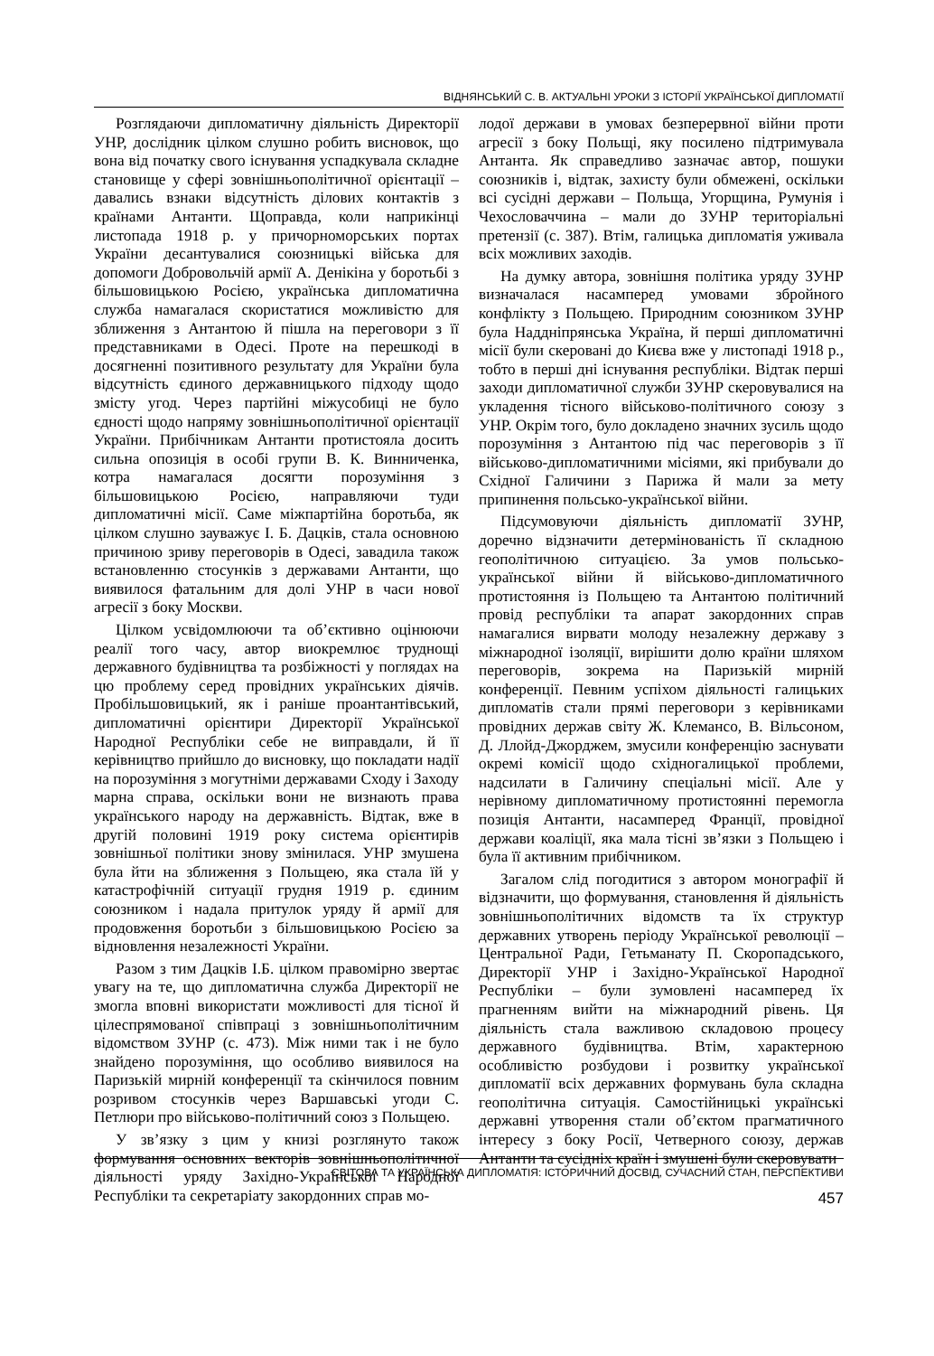ВІДНЯНСЬКИЙ С. В. АКТУАЛЬНІ УРОКИ З ІСТОРІЇ УКРАЇНСЬКОЇ ДИПЛОМАТІЇ
Розглядаючи дипломатичну діяльність Директорії УНР, дослідник цілком слушно робить висновок, що вона від початку свого існування успадкувала складне становище у сфері зовнішньополітичної орієнтації – давались взнаки відсутність ділових контактів з країнами Антанти. Щоправда, коли наприкінці листопада 1918 р. у причорноморських портах України десантувалися союзницькі війська для допомоги Добровольчій армії А. Денікіна у боротьбі з більшовицькою Росією, українська дипломатична служба намагалася скористатися можливістю для зближення з Антантою й пішла на переговори з її представниками в Одесі. Проте на перешкоді в досягненні позитивного результату для України була відсутність єдиного державницького підходу щодо змісту угод. Через партійні міжусобиці не було єдності щодо напряму зовнішньополітичної орієнтації України. Прибічникам Антанти протистояла досить сильна опозиція в особі групи В. К. Винниченка, котра намагалася досягти порозуміння з більшовицькою Росією, направляючи туди дипломатичні місії. Саме міжпартійна боротьба, як цілком слушно зауважує І. Б. Дацків, стала основною причиною зриву переговорів в Одесі, завадила також встановленню стосунків з державами Антанти, що виявилося фатальним для долі УНР в часи нової агресії з боку Москви.
Цілком усвідомлюючи та об’єктивно оцінюючи реалії того часу, автор виокремлює труднощі державного будівництва та розбіжності у поглядах на цю проблему серед провідних українських діячів. Пробільшовицький, як і раніше проантантівський, дипломатичні орієнтири Директорії Української Народної Республіки себе не виправдали, й її керівництво прийшло до висновку, що покладати надії на порозуміння з могутніми державами Сходу і Заходу марна справа, оскільки вони не визнають права українського народу на державність. Відтак, вже в другій половині 1919 року система орієнтирів зовнішньої політики знову змінилася. УНР змушена була йти на зближення з Польщею, яка стала їй у катастрофічній ситуації грудня 1919 р. єдиним союзником і надала притулок уряду й армії для продовження боротьби з більшовицькою Росією за відновлення незалежності України.
Разом з тим Дацків І.Б. цілком правомірно звертає увагу на те, що дипломатична служба Директорії не змогла вповні використати можливості для тісної й цілеспрямованої співпраці з зовнішньополітичним відомством ЗУНР (с. 473). Між ними так і не було знайдено порозуміння, що особливо виявилося на Паризькій мирній конференції та скінчилося повним розривом стосунків через Варшавські угоди С. Петлюри про військово-політичний союз з Польщею.
У зв’язку з цим у книзі розглянуто також формування основних векторів зовнішньополітичної діяльності уряду Західно-Української Народної Республіки та секретаріату закордонних справ мо-
лодої держави в умовах безперервної війни проти агресії з боку Польщі, яку посилено підтримувала Антанта. Як справедливо зазначає автор, пошуки союзників і, відтак, захисту були обмежені, оскільки всі сусідні держави – Польща, Угорщина, Румунія і Чехословаччина – мали до ЗУНР територіальні претензії (с. 387). Втім, галицька дипломатія уживала всіх можливих заходів.
На думку автора, зовнішня політика уряду ЗУНР визначалася насамперед умовами збройного конфлікту з Польщею. Природним союзником ЗУНР була Наддніпрянська Україна, й перші дипломатичні місії були скеровані до Києва вже у листопаді 1918 р., тобто в перші дні існування республіки. Відтак перші заходи дипломатичної служби ЗУНР скеровувалися на укладення тісного військово-політичного союзу з УНР. Окрім того, було докладено значних зусиль щодо порозуміння з Антантою під час переговорів з її військово-дипломатичними місіями, які прибували до Східної Галичини з Парижа й мали за мету припинення польсько-української війни.
Підсумовуючи діяльність дипломатії ЗУНР, доречно відзначити детермінованість її складною геополітичною ситуацією. За умов польсько-української війни й військово-дипломатичного протистояння із Польщею та Антантою політичний провід республіки та апарат закордонних справ намагалися вирвати молоду незалежну державу з міжнародної ізоляції, вирішити долю країни шляхом переговорів, зокрема на Паризькій мирній конференції. Певним успіхом діяльності галицьких дипломатів стали прямі переговори з керівниками провідних держав світу Ж. Клемансо, В. Вільсоном, Д. Ллойд-Джорджем, змусили конференцію заснувати окремі комісії щодо східногалицької проблеми, надсилати в Галичину спеціальні місії. Але у нерівному дипломатичному протистоянні перемогла позиція Антанти, насамперед Франції, провідної держави коаліції, яка мала тісні зв’язки з Польщею і була її активним прибічником.
Загалом слід погодитися з автором монографії й відзначити, що формування, становлення й діяльність зовнішньополітичних відомств та їх структур державних утворень періоду Української революції – Центральної Ради, Гетьманату П. Скоропадського, Директорії УНР і Західно-Української Народної Республіки – були зумовлені насамперед їх прагненням вийти на міжнародний рівень. Ця діяльність стала важливою складовою процесу державного будівництва. Втім, характерною особливістю розбудови і розвитку української дипломатії всіх державних формувань була складна геополітична ситуація. Самостійницькі українські державні утворення стали об’єктом прагматичного інтересу з боку Росії, Четверного союзу, держав Антанти та сусідніх країн і змушені були скеровувати
СВІТОВА ТА УКРАЇНСЬКА ДИПЛОМАТІЯ: ІСТОРИЧНИЙ ДОСВІД, СУЧАСНИЙ СТАН, ПЕРСПЕКТИВИ
457